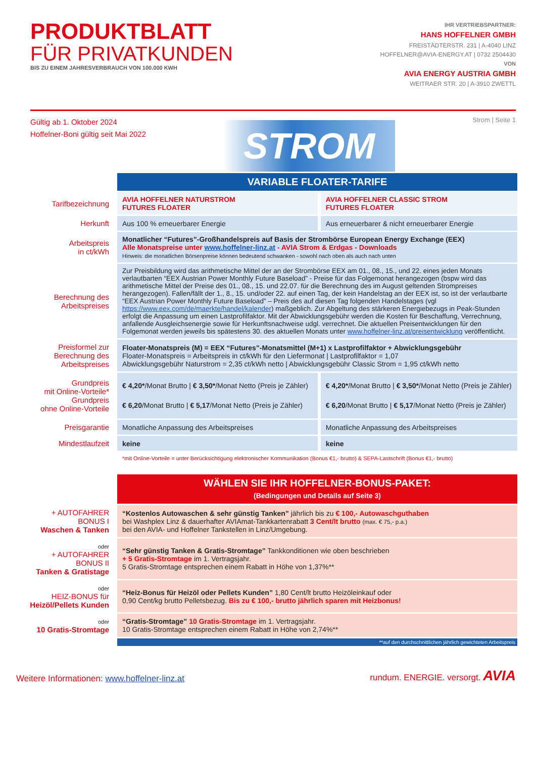PRODUKTBLATT
FÜR PRIVATKUNDEN
BIS ZU EINEM JAHRESVERBRAUCH VON 100.000 KWH
IHR VERTRIEBSPARTNER:
HANS HOFFELNER GMBH
FREISTÄDTERSTR. 231 | A-4040 LINZ
HOFFELNER@AVIA-ENERGY.AT | 0732 2504430
VON
AVIA ENERGY AUSTRIA GMBH
WEITRAER STR. 20 | A-3910 ZWETTL
Gültig ab 1. Oktober 2024
Hoffelner-Boni gültig seit Mai 2022
STROM
Strom | Seite 1
| | VARIABLE FLOATER-TARIFE | |
| Tarifbezeichnung | AVIA HOFFELNER NATURSTROM FUTURES FLOATER | AVIA HOFFELNER CLASSIC STROM FUTURES FLOATER |
| Herkunft | Aus 100 % erneuerbarer Energie | Aus erneuerbarer & nicht erneuerbarer Energie |
| Arbeitspreis in ct/kWh | Monatlicher “Futures”-Großhandelspreis auf Basis der Strombörse European Energy Exchange (EEX) Alle Monatspreise unter www.hoffelner-linz.at - AVIA Strom & Erdgas - Downloads Hinweis: die monatlichen Börsenpreise können bedeutend schwanken - sowohl nach oben als auch nach unten | |
| Berechnung des Arbeitspreises | Zur Preisbildung wird das arithmetische Mittel der an der Strombörse EEX am 01., 08., 15., und 22. eines jeden Monats verlautbarten “EEX Austrian Power Monthly Future Baseload” - Preise für das Folgemonat herangezogen (bspw wird das arithmetische Mittel der Preise des 01., 08., 15. und 22.07. für die Berechnung des im August geltenden Strompreises herangezogen). Fallen/fällt der 1., 8., 15. und/oder 22. auf einen Tag, der kein Handelstag an der EEX ist, so ist der verlautbarte “EEX Austrian Power Monthly Future Baseload” – Preis des auf diesen Tag folgenden Handelstages (vgl https://www.eex.com/de/maerkte/handel/kalender ) maßgeblich. Zur Abgeltung des stärkeren Energiebezugs in Peak-Stunden erfolgt die Anpassung um einen Lastprofilfaktor. Mit der Abwicklungsgebühr werden die Kosten für Beschaffung, Verrechnung, anfallende Ausgleichsenergie sowie für Herkunftsnachweise udgl. verrechnet. Die aktuellen Preisentwicklungen für den Folgemonat werden jeweils bis spätestens 30. des aktuellen Monats unter www.hoffelner-linz.at/preisentwicklung veröffentlicht. | |
| Preisformel zur Berechnung des Arbeitspreises | Floater-Monatspreis (M) = EEX “Futures”-Monatsmittel (M+1) x Lastprofilfaktor + Abwicklungsgebühr Floater-Monatspreis = Arbeitspreis in ct/kWh für den Liefermonat / Lastprofilfaktor = 1,07 Abwicklungsgebühr Naturstrom = 2,35 ct/kWh netto / Abwicklungsgebühr Classic Strom = 1,95 ct/kWh netto | |
| Grundpreis mit Online-Vorteile* Grundpreis ohne Online-Vorteile | € 4,20* /Monat Brutto / € 3,50* /Monat Netto (Preis je Zähler) € 6,20 /Monat Brutto / € 5,17 /Monat Netto (Preis je Zähler) | € 4,20* /Monat Brutto / € 3,50* /Monat Netto (Preis je Zähler) € 6,20 /Monat Brutto / € 5,17 /Monat Netto (Preis je Zähler) |
| Preisgarantie | Monatliche Anpassung des Arbeitspreises | Monatliche Anpassung des Arbeitspreises |
| Mindestlaufzeit | keine | keine |
| | *mit Online-Vorteile = unter Berücksichtigung elektronischer Kommunikation (Bonus €1,- brutto) & SEPA-Lastschrift (Bonus €1,- brutto) | |
| | WÄHLEN SIE IHR HOFFELNER-BONUS-PAKET: (Bedingungen und Details auf Seite 3) |
| + AUTOFAHRER BONUS I Waschen & Tanken | “Kostenlos Autowaschen & sehr günstig Tanken” jährlich bis zu € 100,- Autowaschguthaben bei Washplex Linz & dauerhafter AVIAmat-Tankkartenrabatt 3 Cent/lt brutto (max. € 75,- p.a.) bei den AVIA- und Hoffelner Tankstellen in Linz/Umgebung. |
| oder + AUTOFAHRER BONUS II Tanken & Gratistage | “Sehr günstig Tanken & Gratis-Stromtage” Tankkonditionen wie oben beschrieben + 5 Gratis-Stromtage im 1. Vertragsjahr. 5 Gratis-Stromtage entsprechen einem Rabatt in Höhe von 1,37%** |
| oder HEIZ-BONUS für Heizöl/Pellets Kunden | “Heiz-Bonus für Heizöl oder Pellets Kunden” 1,80 Cent/lt brutto Heizöleinkauf oder 0,90 Cent/kg brutto Pelletsbezug. Bis zu € 100,- brutto jährlich sparen mit Heizbonus! |
| oder 10 Gratis-Stromtage | “Gratis-Stromtage” 10 Gratis-Stromtage im 1. Vertragsjahr. 10 Gratis-Stromtage entsprechen einem Rabatt in Höhe von 2,74%** |
| | **auf den durchschnittlichen jährlich gewichteten Arbeitspreis |
Weitere Informationen: www.hoffelner-linz.at
rundum. ENERGIE. versorgt. AVIA